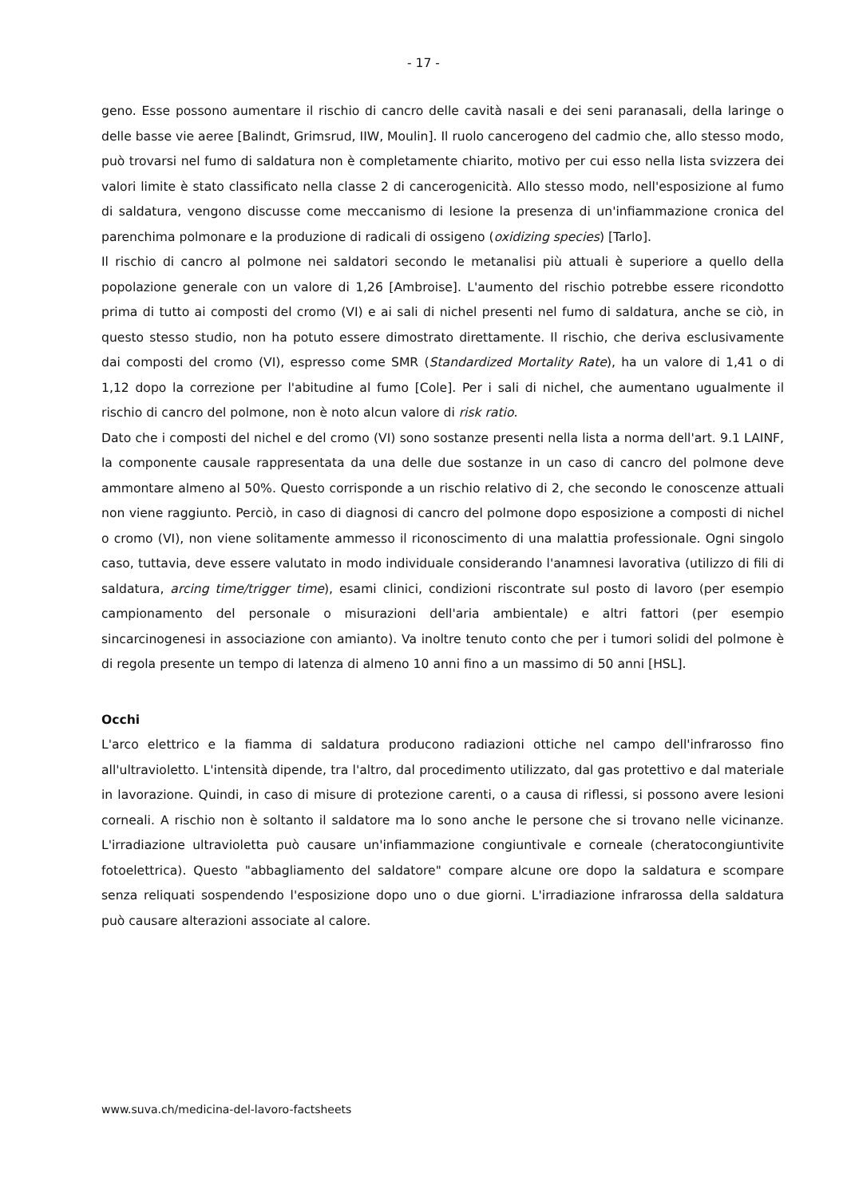- 17 -
geno. Esse possono aumentare il rischio di cancro delle cavità nasali e dei seni paranasali, della laringe o delle basse vie aeree [Balindt, Grimsrud, IIW, Moulin]. Il ruolo cancerogeno del cadmio che, allo stesso modo, può trovarsi nel fumo di saldatura non è completamente chiarito, motivo per cui esso nella lista svizzera dei valori limite è stato classificato nella classe 2 di cancerogenicità. Allo stesso modo, nell'esposizione al fumo di saldatura, vengono discusse come meccanismo di lesione la presenza di un'infiammazione cronica del parenchima polmonare e la produzione di radicali di ossigeno (oxidizing species) [Tarlo].
Il rischio di cancro al polmone nei saldatori secondo le metanalisi più attuali è superiore a quello della popolazione generale con un valore di 1,26 [Ambroise]. L'aumento del rischio potrebbe essere ricondotto prima di tutto ai composti del cromo (VI) e ai sali di nichel presenti nel fumo di saldatura, anche se ciò, in questo stesso studio, non ha potuto essere dimostrato direttamente. Il rischio, che deriva esclusivamente dai composti del cromo (VI), espresso come SMR (Standardized Mortality Rate), ha un valore di 1,41 o di 1,12 dopo la correzione per l'abitudine al fumo [Cole]. Per i sali di nichel, che aumentano ugualmente il rischio di cancro del polmone, non è noto alcun valore di risk ratio.
Dato che i composti del nichel e del cromo (VI) sono sostanze presenti nella lista a norma dell'art. 9.1 LAINF, la componente causale rappresentata da una delle due sostanze in un caso di cancro del polmone deve ammontare almeno al 50%. Questo corrisponde a un rischio relativo di 2, che secondo le conoscenze attuali non viene raggiunto. Perciò, in caso di diagnosi di cancro del polmone dopo esposizione a composti di nichel o cromo (VI), non viene solitamente ammesso il riconoscimento di una malattia professionale. Ogni singolo caso, tuttavia, deve essere valutato in modo individuale considerando l'anamnesi lavorativa (utilizzo di fili di saldatura, arcing time/trigger time), esami clinici, condizioni riscontrate sul posto di lavoro (per esempio campionamento del personale o misurazioni dell'aria ambientale) e altri fattori (per esempio sincarcinogenesi in associazione con amianto). Va inoltre tenuto conto che per i tumori solidi del polmone è di regola presente un tempo di latenza di almeno 10 anni fino a un massimo di 50 anni [HSL].
Occhi
L'arco elettrico e la fiamma di saldatura producono radiazioni ottiche nel campo dell'infrarosso fino all'ultravioletto. L'intensità dipende, tra l'altro, dal procedimento utilizzato, dal gas protettivo e dal materiale in lavorazione. Quindi, in caso di misure di protezione carenti, o a causa di riflessi, si possono avere lesioni corneali. A rischio non è soltanto il saldatore ma lo sono anche le persone che si trovano nelle vicinanze. L'irradiazione ultravioletta può causare un'infiammazione congiuntivale e corneale (cheratocongiuntivite fotoelettrica). Questo "abbagliamento del saldatore" compare alcune ore dopo la saldatura e scompare senza reliquati sospendendo l'esposizione dopo uno o due giorni. L'irradiazione infrarossa della saldatura può causare alterazioni associate al calore.
www.suva.ch/medicina-del-lavoro-factsheets